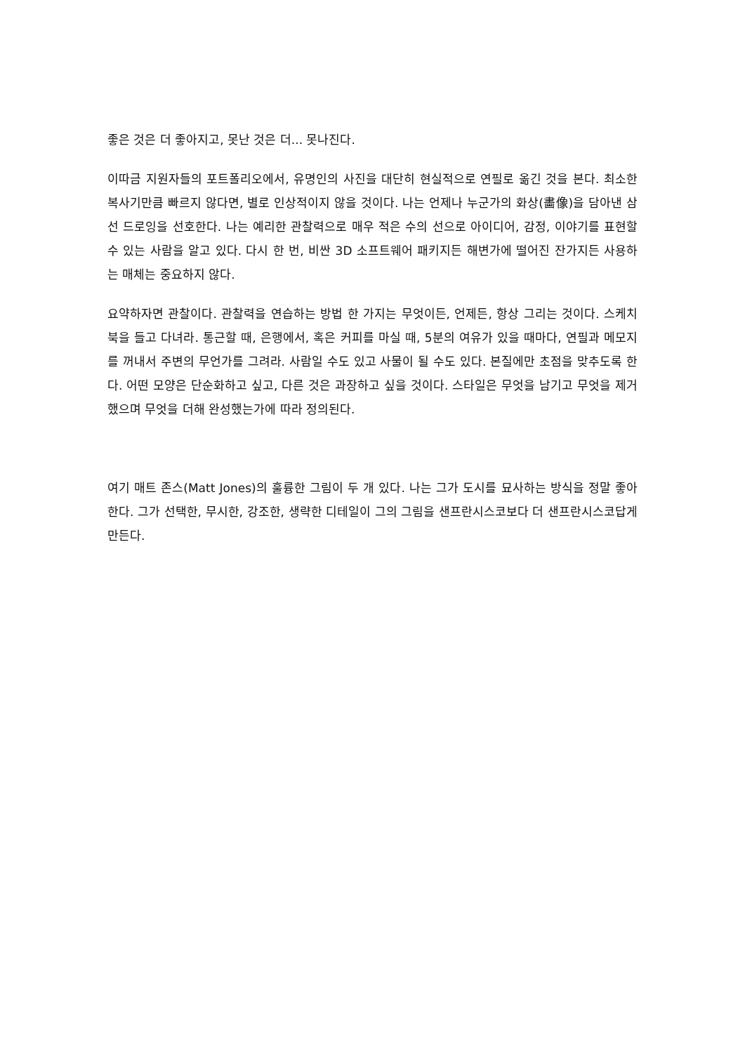좋은 것은 더 좋아지고, 못난 것은 더... 못나진다.
이따금 지원자들의 포트폴리오에서, 유명인의 사진을 대단히 현실적으로 연필로 옮긴 것을 본다. 최소한 복사기만큼 빠르지 않다면, 별로 인상적이지 않을 것이다. 나는 언제나 누군가의 화상(畵像)을 담아낸 삼선 드로잉을 선호한다. 나는 예리한 관찰력으로 매우 적은 수의 선으로 아이디어, 감정, 이야기를 표현할 수 있는 사람을 알고 있다. 다시 한 번, 비싼 3D 소프트웨어 패키지든 해변가에 떨어진 잔가지든 사용하는 매체는 중요하지 않다.
요약하자면 관찰이다. 관찰력을 연습하는 방법 한 가지는 무엇이든, 언제든, 항상 그리는 것이다. 스케치북을 들고 다녀라. 통근할 때, 은행에서, 혹은 커피를 마실 때, 5분의 여유가 있을 때마다, 연필과 메모지를 꺼내서 주변의 무언가를 그려라. 사람일 수도 있고 사물이 될 수도 있다. 본질에만 초점을 맞추도록 한다. 어떤 모양은 단순화하고 싶고, 다른 것은 과장하고 싶을 것이다. 스타일은 무엇을 남기고 무엇을 제거했으며 무엇을 더해 완성했는가에 따라 정의된다.
여기 매트 존스(Matt Jones)의 훌륭한 그림이 두 개 있다. 나는 그가 도시를 묘사하는 방식을 정말 좋아한다. 그가 선택한, 무시한, 강조한, 생략한 디테일이 그의 그림을 샌프란시스코보다 더 샌프란시스코답게 만든다.